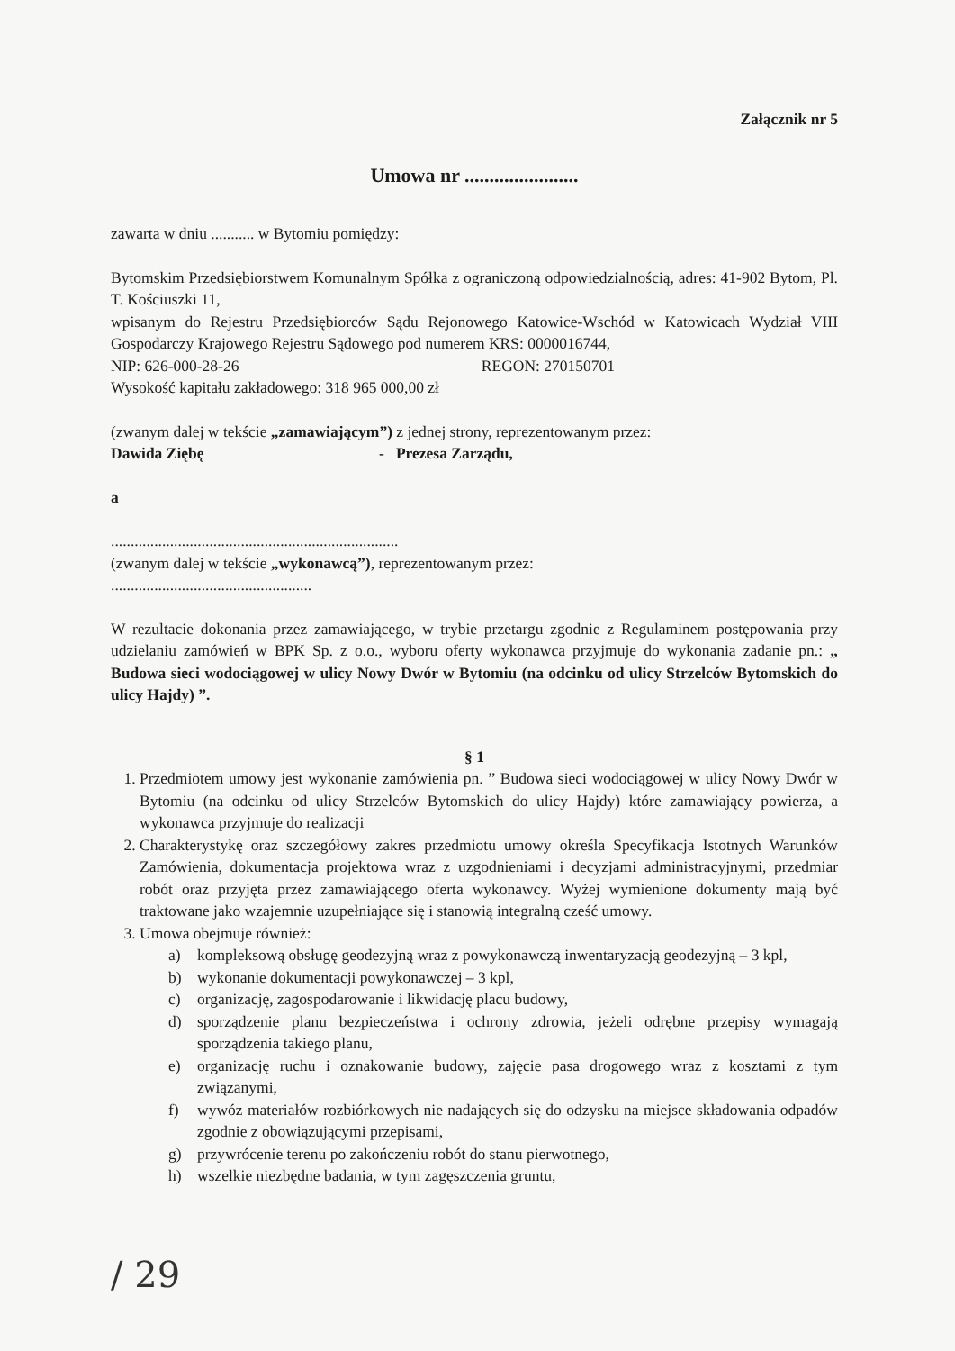Załącznik nr 5
Umowa nr .......................
zawarta w dniu ........... w Bytomiu pomiędzy:
Bytomskim Przedsiębiorstwem Komunalnym Spółka z ograniczoną odpowiedzialnością, adres: 41-902 Bytom, Pl. T. Kościuszki 11,
wpisanym do Rejestru Przedsiębiorców Sądu Rejonowego Katowice-Wschód w Katowicach Wydział VIII Gospodarczy Krajowego Rejestru Sądowego pod numerem KRS: 0000016744,
NIP: 626-000-28-26 REGON: 270150701
Wysokość kapitału zakładowego: 318 965 000,00 zł
(zwanym dalej w tekście „zamawiającym”) z jednej strony, reprezentowanym przez:
Dawida Ziębę - Prezesa Zarządu,
a
.........................................................................
(zwanym dalej w tekście „wykonawcą”), reprezentowanym przez:
...................................................
W rezultacie dokonania przez zamawiającego, w trybie przetargu zgodnie z Regulaminem postępowania przy udzielaniu zamówień w BPK Sp. z o.o., wyboru oferty wykonawca przyjmuje do wykonania zadanie pn.: „ Budowa sieci wodociągowej w ulicy Nowy Dwór w Bytomiu (na odcinku od ulicy Strzelców Bytomskich do ulicy Hajdy) ”.
§ 1
1. Przedmiotem umowy jest wykonanie zamówienia pn. ” Budowa sieci wodociągowej w ulicy Nowy Dwór w Bytomiu (na odcinku od ulicy Strzelców Bytomskich do ulicy Hajdy) które zamawiający powierza, a wykonawca przyjmuje do realizacji
2. Charakterystykę oraz szczegółowy zakres przedmiotu umowy określa Specyfikacja Istotnych Warunków Zamówienia, dokumentacja projektowa wraz z uzgodnieniami i decyzjami administracyjnymi, przedmiar robót oraz przyjęta przez zamawiającego oferta wykonawcy. Wyżej wymienione dokumenty mają być traktowane jako wzajemnie uzupełniające się i stanowią integralną cześć umowy.
3. Umowa obejmuje również:
a) kompleksową obsługę geodezyjną wraz z powykonawczą inwentaryzacją geodezyjną – 3 kpl,
b) wykonanie dokumentacji powykonawczej – 3 kpl,
c) organizację, zagospodarowanie i likwidację placu budowy,
d) sporządzenie planu bezpieczeństwa i ochrony zdrowia, jeżeli odrębne przepisy wymagają sporządzenia takiego planu,
e) organizację ruchu i oznakowanie budowy, zajęcie pasa drogowego wraz z kosztami z tym związanymi,
f) wywóz materiałów rozbiórkowych nie nadających się do odzysku na miejsce składowania odpadów zgodnie z obowiązującymi przepisami,
g) przywrócenie terenu po zakończeniu robót do stanu pierwotnego,
h) wszelkie niezbędne badania, w tym zagęszczenia gruntu,
/ 29